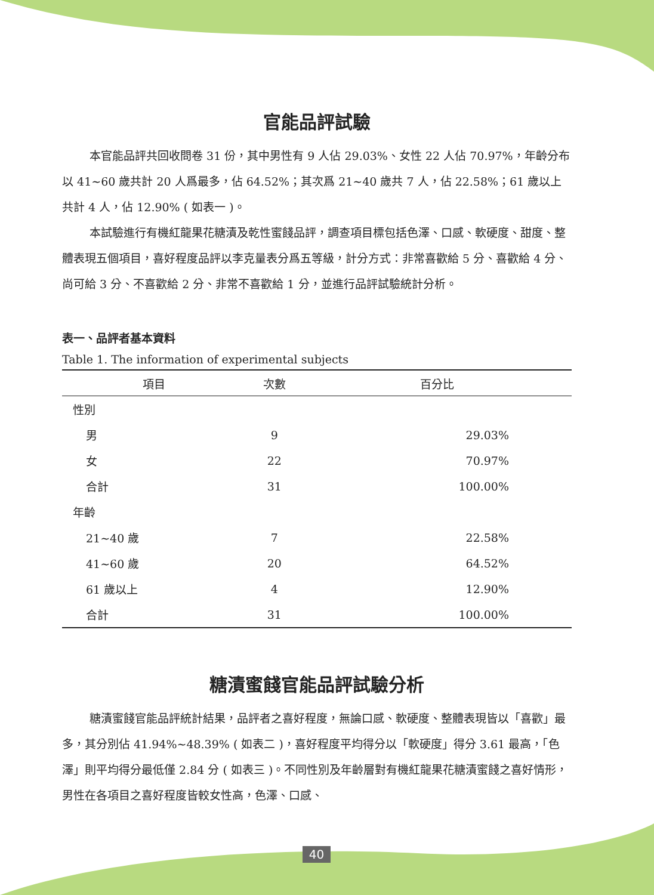官能品評試驗
本官能品評共回收問卷 31 份，其中男性有 9 人佔 29.03%、女性 22 人佔 70.97%，年齡分布以 41~60 歲共計 20 人爲最多，佔 64.52%；其次爲 21~40 歲共 7 人，佔 22.58%；61 歲以上共計 4 人，佔 12.90% ( 如表一 )。
本試驗進行有機紅龍果花糖漬及乾性蜜餞品評，調查項目標包括色澤、口感、軟硬度、甜度、整體表現五個項目，喜好程度品評以李克量表分爲五等級，計分方式：非常喜歡給 5 分、喜歡給 4 分、尚可給 3 分、不喜歡給 2 分、非常不喜歡給 1 分，並進行品評試驗統計分析。
表一、品評者基本資料
Table 1. The information of experimental subjects
| 項目 | 次數 | 百分比 |
| --- | --- | --- |
| 性別 | | |
| 男 | 9 | 29.03% |
| 女 | 22 | 70.97% |
| 合計 | 31 | 100.00% |
| 年齡 | | |
| 21~40 歲 | 7 | 22.58% |
| 41~60 歲 | 20 | 64.52% |
| 61 歲以上 | 4 | 12.90% |
| 合計 | 31 | 100.00% |
糖漬蜜餞官能品評試驗分析
糖漬蜜餞官能品評統計結果，品評者之喜好程度，無論口感、軟硬度、整體表現皆以「喜歡」最多，其分別佔 41.94%~48.39% ( 如表二 )，喜好程度平均得分以「軟硬度」得分 3.61 最高，「色澤」則平均得分最低僅 2.84 分 ( 如表三 )。不同性別及年齡層對有機紅龍果花糖漬蜜餞之喜好情形，男性在各項目之喜好程度皆較女性高，色澤、口感、
40